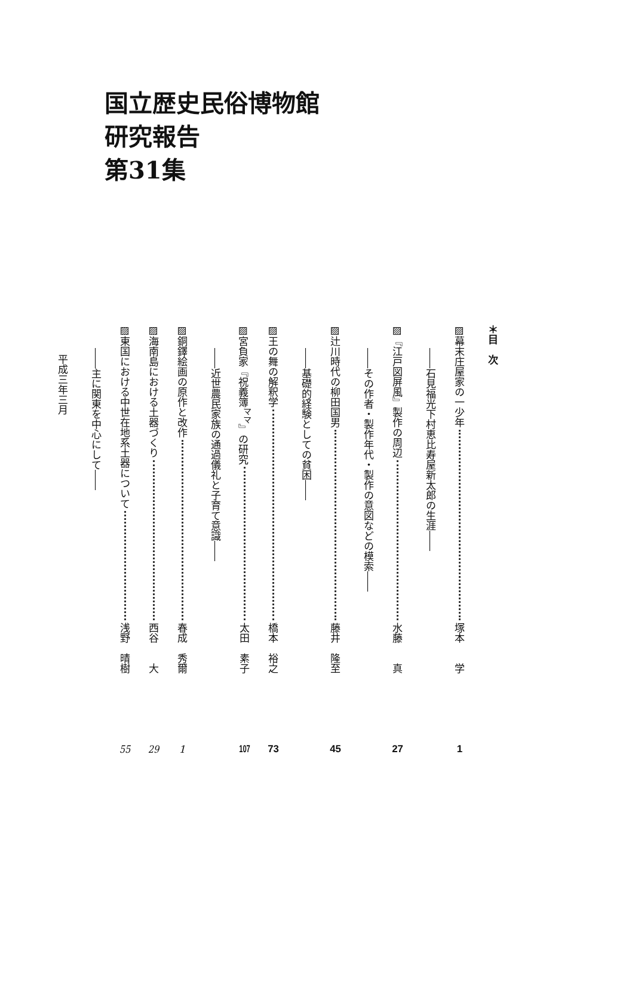国立歴史民俗博物館
研究報告
第31集
＊目　次
▨幕末庄屋家の一少年 塚本　　学 1
――石見福光下村恵比寿屋新太郎の生涯――
▨『江戸図屏風』製作の周辺 水藤　　真 27
――その作者・製作年代・製作の意図などの模索――
▨辻川時代の柳田国男 藤井　隆至 45
――基礎的経験としての貧困――
▨王の舞の解釈学 橋本　裕之 73
▨宮負家『祝義簿<sup>ママ</sup>』の研究 太田　素子 107
――近世農民家族の通過儀礼と子育て意識――
▨銅鐸絵画の原作と改作 春成　秀爾 1
▨海南島における土器づくり 西谷　　大 29
▨東国における中世在地系土器について 浅野　晴樹 55
――主に関東を中心にして――
平成三年三月